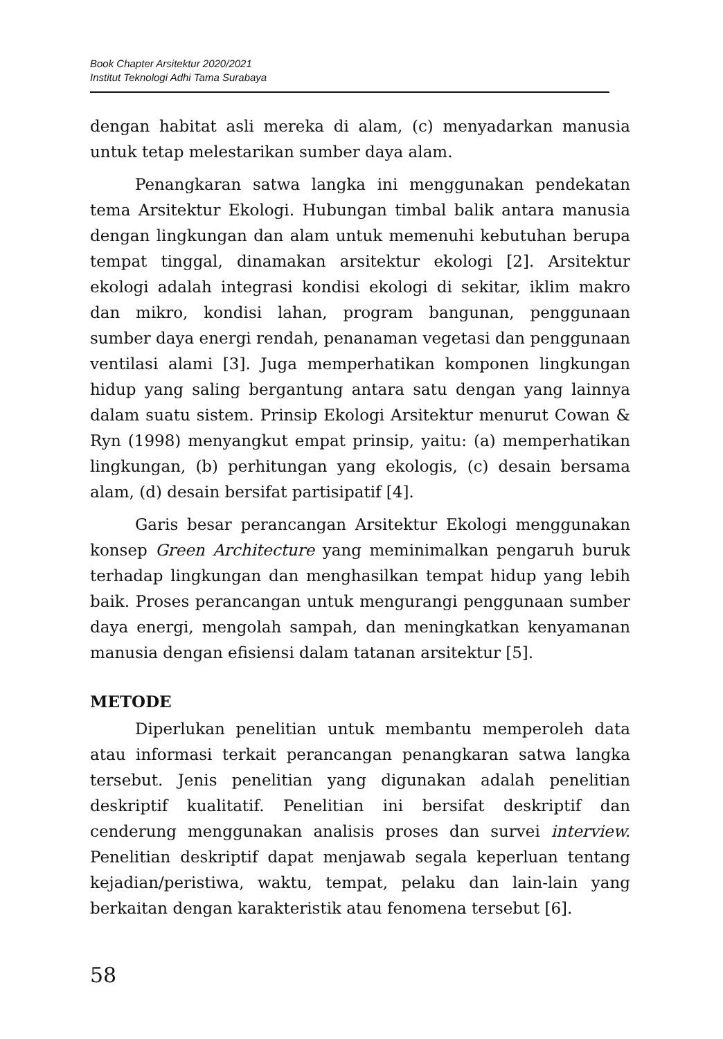Book Chapter Arsitektur 2020/2021
Institut Teknologi Adhi Tama Surabaya
dengan habitat asli mereka di alam, (c) menyadarkan manusia untuk tetap melestarikan sumber daya alam.
Penangkaran satwa langka ini menggunakan pendekatan tema Arsitektur Ekologi. Hubungan timbal balik antara manusia dengan lingkungan dan alam untuk memenuhi kebutuhan berupa tempat tinggal, dinamakan arsitektur ekologi [2]. Arsitektur ekologi adalah integrasi kondisi ekologi di sekitar, iklim makro dan mikro, kondisi lahan, program bangunan, penggunaan sumber daya energi rendah, penanaman vegetasi dan penggunaan ventilasi alami [3]. Juga memperhatikan komponen lingkungan hidup yang saling bergantung antara satu dengan yang lainnya dalam suatu sistem. Prinsip Ekologi Arsitektur menurut Cowan & Ryn (1998) menyangkut empat prinsip, yaitu: (a) memperhatikan lingkungan, (b) perhitungan yang ekologis, (c) desain bersama alam, (d) desain bersifat partisipatif [4].
Garis besar perancangan Arsitektur Ekologi menggunakan konsep Green Architecture yang meminimalkan pengaruh buruk terhadap lingkungan dan menghasilkan tempat hidup yang lebih baik. Proses perancangan untuk mengurangi penggunaan sumber daya energi, mengolah sampah, dan meningkatkan kenyamanan manusia dengan efisiensi dalam tatanan arsitektur [5].
METODE
Diperlukan penelitian untuk membantu memperoleh data atau informasi terkait perancangan penangkaran satwa langka tersebut. Jenis penelitian yang digunakan adalah penelitian deskriptif kualitatif. Penelitian ini bersifat deskriptif dan cenderung menggunakan analisis proses dan survei interview. Penelitian deskriptif dapat menjawab segala keperluan tentang kejadian/peristiwa, waktu, tempat, pelaku dan lain-lain yang berkaitan dengan karakteristik atau fenomena tersebut [6].
58